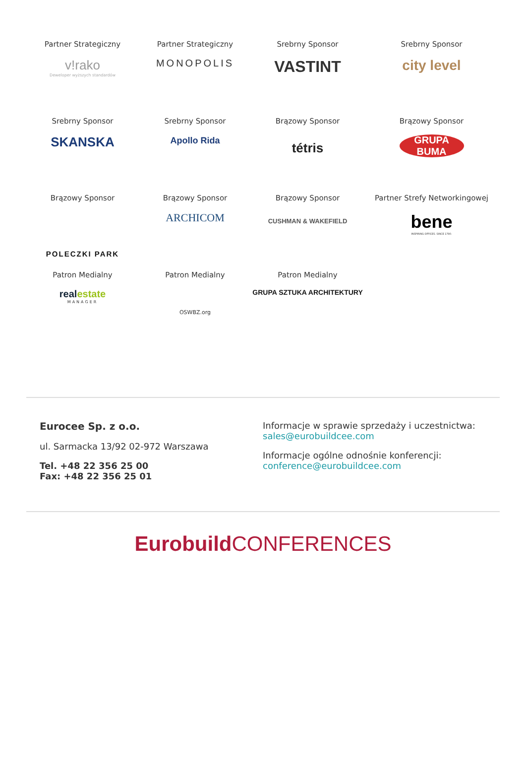Partner Strategiczny
v!rako
Deweloper wyższych standardów
Partner Strategiczny
MONOPOLIS
Srebrny Sponsor
VASTINT
Srebrny Sponsor
city level
Srebrny Sponsor
SKANSKA
Srebrny Sponsor
Apollo Rida
Brązowy Sponsor
tétris
Brązowy Sponsor
GRUPA BUMA
Brązowy Sponsor
POLECZKI PARK
Brązowy Sponsor
ARCHICOM
Brązowy Sponsor
CUSHMAN & WAKEFIELD
Partner Strefy Networkingowej
bene
INSPIRING OFFICES. SINCE 1790.
Patron Medialny
real estate
MANAGER
Patron Medialny
OSWBZ.org
Patron Medialny
GRUPA SZTUKA ARCHITEKTURY
Eurocee Sp. z o.o.
ul. Sarmacka 13/92 02-972 Warszawa
Tel. +48 22 356 25 00
Fax: +48 22 356 25 01
Informacje w sprawie sprzedaży i uczestnictwa:
sales@eurobuildcee.com
Informacje ogólne odnośnie konferencji:
conference@eurobuildcee.com
Eurobuild CONFERENCES